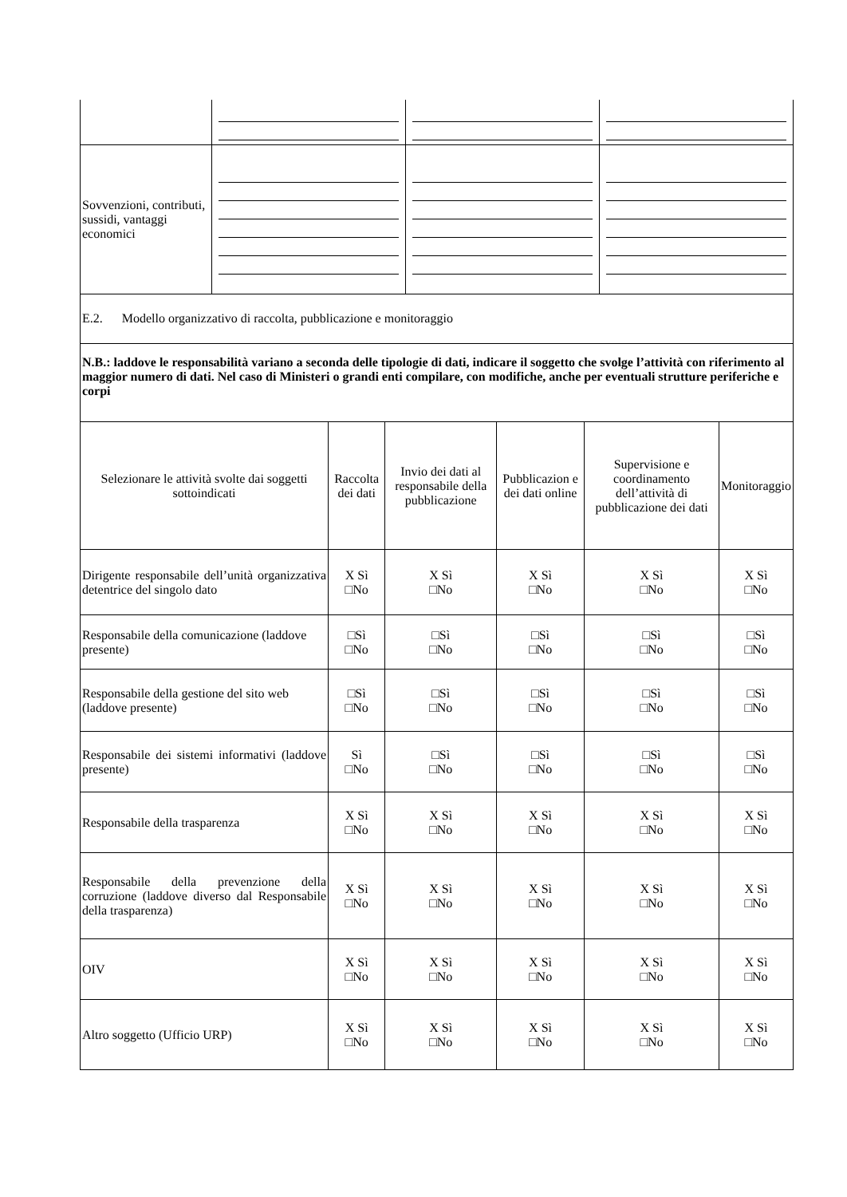| Sovvenzioni, contributi, sussidi, vantaggi economici | | | |
| E.2. Modello organizzativo di raccolta, pubblicazione e monitoraggio | | | |
| N.B.: laddove le responsabilità variano a seconda delle tipologie di dati, indicare il soggetto che svolge l’attività con riferimento al maggior numero di dati. Nel caso di Ministeri o grandi enti compilare, con modifiche, anche per eventuali strutture periferiche e corpi | | | |
| Selezionare le attività svolte dai soggetti sottoindicati | Raccolta dei dati | Invio dei dati al responsabile della pubblicazione | Pubblicazion e dei dati online | Supervisione e coordinamento dell’attività di pubblicazione dei dati | Monitoraggio |
| --- | --- | --- | --- | --- | --- |
| Dirigente responsabile dell’unità organizzativa detentrice del singolo dato | X Sì □No | X Sì □No | X Sì □No | X Sì □No | X Sì □No |
| Responsabile della comunicazione (laddove presente) | □Sì □No | □Sì □No | □Sì □No | □Sì □No | □Sì □No |
| Responsabile della gestione del sito web (laddove presente) | □Sì □No | □Sì □No | □Sì □No | □Sì □No | □Sì □No |
| Responsabile dei sistemi informativi (laddove presente) | Sì □No | □Sì □No | □Sì □No | □Sì □No | □Sì □No |
| Responsabile della trasparenza | X Sì □No | X Sì □No | X Sì □No | X Sì □No | X Sì □No |
| Responsabile della prevenzione della corruzione (laddove diverso dal Responsabile della trasparenza) | X Sì □No | X Sì □No | X Sì □No | X Sì □No | X Sì □No |
| OIV | X Sì □No | X Sì □No | X Sì □No | X Sì □No | X Sì □No |
| Altro soggetto (Ufficio URP) | X Sì □No | X Sì □No | X Sì □No | X Sì □No | X Sì □No |